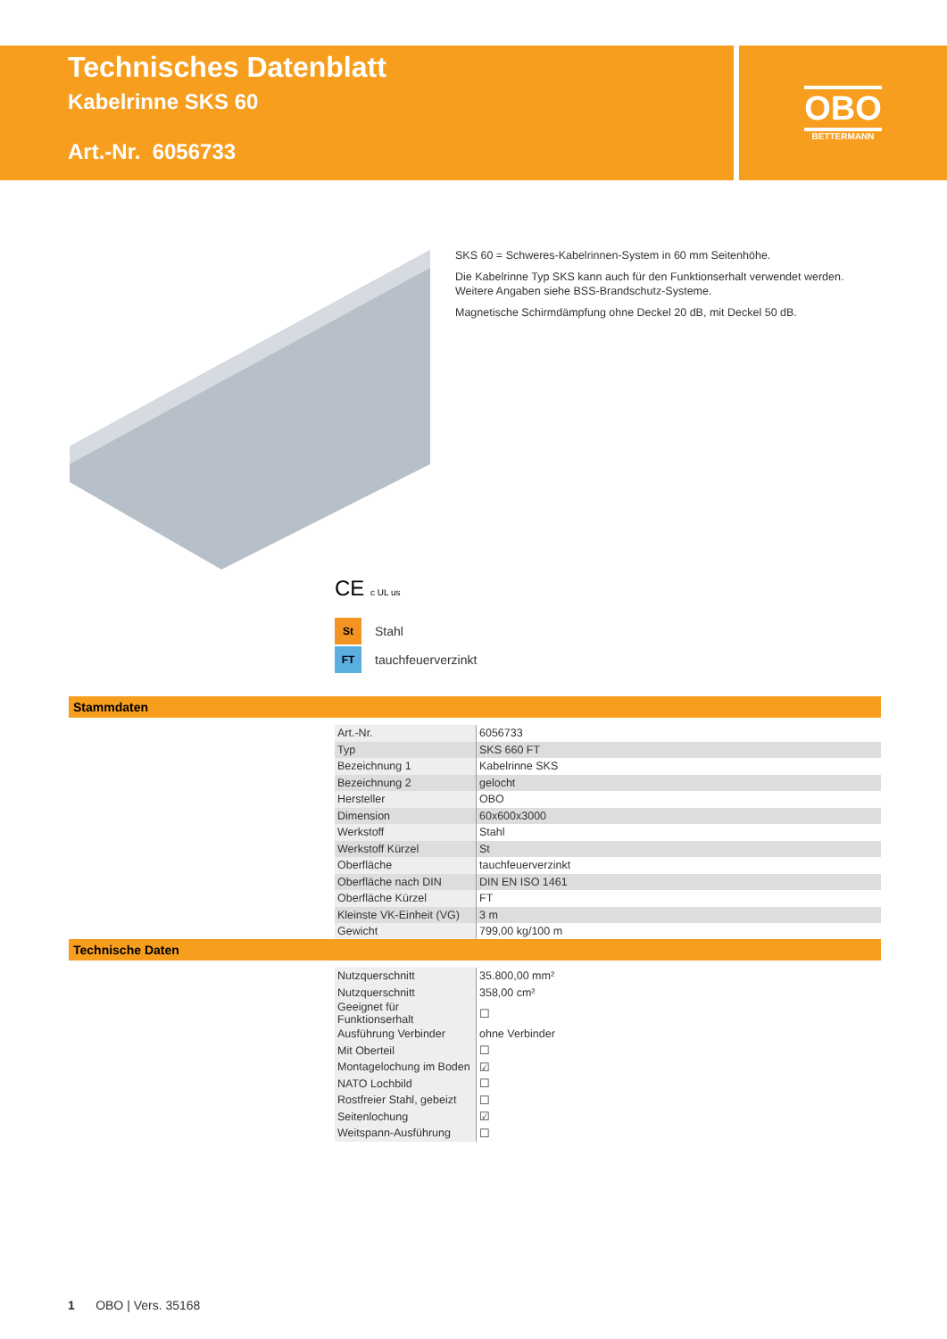Technisches Datenblatt
Kabelrinne SKS 60
Art.-Nr. 6056733
OBO
BETTERMANN
SKS 60 = Schweres-Kabelrinnen-System in 60 mm Seitenhöhe.
Die Kabelrinne Typ SKS kann auch für den Funktionserhalt verwendet werden. Weitere Angaben siehe BSS-Brandschutz-Systeme.
Magnetische Schirmdämpfung ohne Deckel 20 dB, mit Deckel 50 dB.
CE c UL us
St Stahl
FT tauchfeuerverzinkt
Stammdaten
| Art.-Nr. | 6056733 |
| Typ | SKS 660 FT |
| Bezeichnung 1 | Kabelrinne SKS |
| Bezeichnung 2 | gelocht |
| Hersteller | OBO |
| Dimension | 60x600x3000 |
| Werkstoff | Stahl |
| Werkstoff Kürzel | St |
| Oberfläche | tauchfeuerverzinkt |
| Oberfläche nach DIN | DIN EN ISO 1461 |
| Oberfläche Kürzel | FT |
| Kleinste VK-Einheit (VG) | 3 m |
| Gewicht | 799,00 kg/100 m |
Technische Daten
| Nutzquerschnitt | 35.800,00 mm² |
| Nutzquerschnitt | 358,00 cm² |
| Geeignet für Funktionserhalt | ☐ |
| Ausführung Verbinder | ohne Verbinder |
| Mit Oberteil | ☐ |
| Montagelochung im Boden | ☑ |
| NATO Lochbild | ☐ |
| Rostfreier Stahl, gebeizt | ☐ |
| Seitenlochung | ☑ |
| Weitspann-Ausführung | ☐ |
1 OBO | Vers. 35168